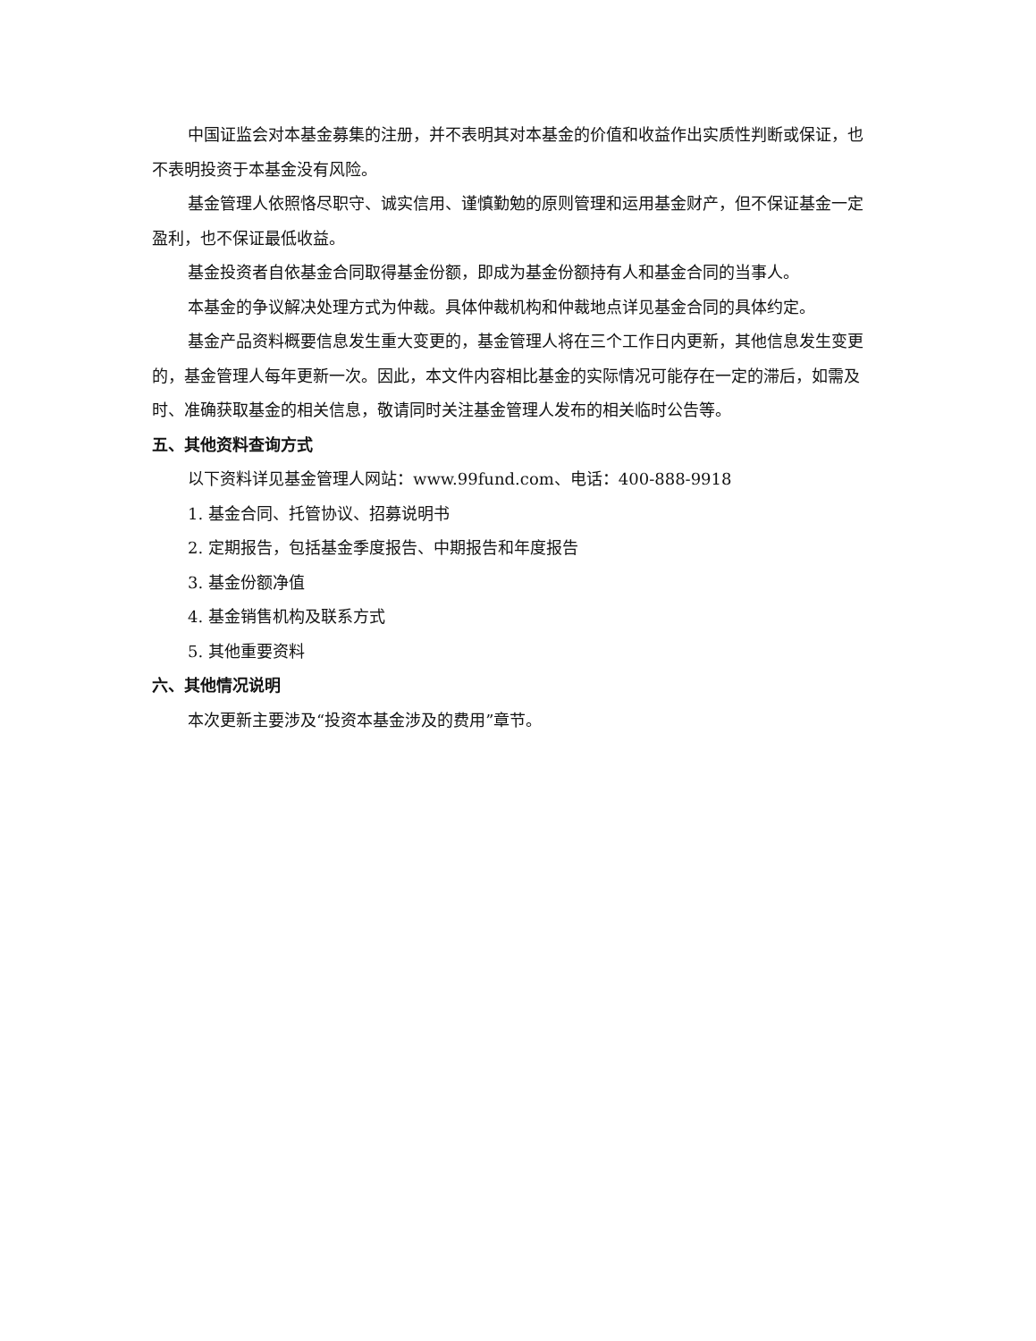中国证监会对本基金募集的注册，并不表明其对本基金的价值和收益作出实质性判断或保证，也不表明投资于本基金没有风险。
基金管理人依照恪尽职守、诚实信用、谨慎勤勉的原则管理和运用基金财产，但不保证基金一定盈利，也不保证最低收益。
基金投资者自依基金合同取得基金份额，即成为基金份额持有人和基金合同的当事人。
本基金的争议解决处理方式为仲裁。具体仲裁机构和仲裁地点详见基金合同的具体约定。
基金产品资料概要信息发生重大变更的，基金管理人将在三个工作日内更新，其他信息发生变更的，基金管理人每年更新一次。因此，本文件内容相比基金的实际情况可能存在一定的滞后，如需及时、准确获取基金的相关信息，敬请同时关注基金管理人发布的相关临时公告等。
五、其他资料查询方式
以下资料详见基金管理人网站：www.99fund.com、电话：400-888-9918
1. 基金合同、托管协议、招募说明书
2. 定期报告，包括基金季度报告、中期报告和年度报告
3. 基金份额净值
4. 基金销售机构及联系方式
5. 其他重要资料
六、其他情况说明
本次更新主要涉及“投资本基金涉及的费用”章节。